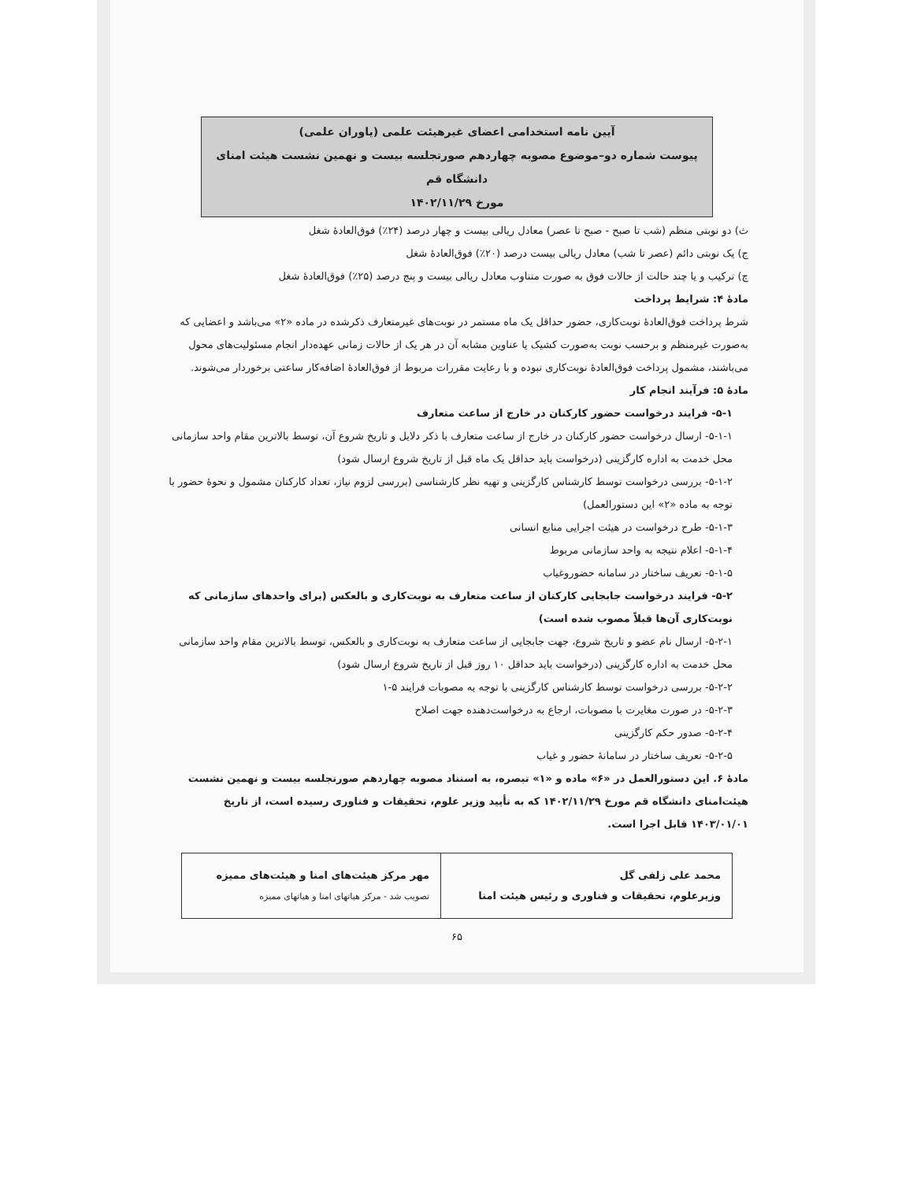آیین نامه استخدامی اعضای غیرهیئت علمی (یاوران علمی)
پیوست شماره دو–موضوع مصوبه چهاردهم صورتجلسه بیست و نهمین نشست هیئت امنای دانشگاه قم
مورخ ۱۴۰۲/۱۱/۲۹
ث) دو نوبتی منظم (شب تا صبح - صبح تا عصر) معادل ریالی بیست و چهار درصد (۲۴٪) فوق‌العادهٔ شغل
ج) یک نوبتی دائم (عصر تا شب) معادل ریالی بیست درصد (۲۰٪) فوق‌العادهٔ شغل
چ) ترکیب و یا چند حالت از حالات فوق به صورت متناوب معادل ریالی بیست و پنج درصد (۲۵٪) فوق‌العادهٔ شغل
مادهٔ ۴: شرایط پرداخت
شرط پرداخت فوق‌العادهٔ نوبت‌کاری، حضور حداقل یک ماه مستمر در نوبت‌های غیرمتعارف ذکرشده در ماده «۲» می‌باشد و اعضایی که به‌صورت غیرمنظم و برحسب نوبت به‌صورت کشیک یا عناوین مشابه آن در هر یک از حالات زمانی عهده‌دار انجام مسئولیت‌های محول می‌باشند، مشمول پرداخت فوق‌العادهٔ نوبت‌کاری نبوده و با رعایت مقررات مربوط از فوق‌العادهٔ اضافه‌کار ساعتی برخوردار می‌شوند.
مادهٔ ۵: فرآیند انجام کار
۵-۱- فرایند درخواست حضور کارکنان در خارج از ساعت متعارف
۵-۱-۱- ارسال درخواست حضور کارکنان در خارج از ساعت متعارف با ذکر دلایل و تاریخ شروع آن، توسط بالاترین مقام واحد سازمانی محل خدمت به اداره کارگزینی (درخواست باید حداقل یک ماه قبل از تاریخ شروع ارسال شود)
۵-۱-۲- بررسی درخواست توسط کارشناس کارگزینی و تهیه نظر کارشناسی (بررسی لزوم نیاز، تعداد کارکنان مشمول و نحوهٔ حضور با توجه به ماده «۲» این دستورالعمل)
۵-۱-۳- طرح درخواست در هیئت اجرایی منابع انسانی
۵-۱-۴- اعلام نتیجه به واحد سازمانی مربوط
۵-۱-۵- تعریف ساختار در سامانه حضوروغیاب
۵-۲- فرایند درخواست جابجایی کارکنان از ساعت متعارف به نوبت‌کاری و بالعکس (برای واحدهای سازمانی که نوبت‌کاری آن‌ها قبلاً مصوب شده است)
۵-۲-۱- ارسال نام عضو و تاریخ شروع، جهت جابجایی از ساعت متعارف به نوبت‌کاری و بالعکس، توسط بالاترین مقام واحد سازمانی محل خدمت به اداره کارگزینی (درخواست باید حداقل ۱۰ روز قبل از تاریخ شروع ارسال شود)
۵-۲-۲- بررسی درخواست توسط کارشناس کارگزینی با توجه به مصوبات فرایند ۵-۱
۵-۲-۳- در صورت مغایرت با مصوبات، ارجاع به درخواست‌دهنده جهت اصلاح
۵-۲-۴- صدور حکم کارگزینی
۵-۲-۵- تعریف ساختار در سامانهٔ حضور و غیاب
مادهٔ ۶. این دستورالعمل در «۶» ماده و «۱» تبصره، به استناد مصوبه چهاردهم صورتجلسه بیست و نهمین نشست هیئت‌امنای دانشگاه قم مورخ ۱۴۰۲/۱۱/۲۹ که به تأیید وزیر علوم، تحقیقات و فناوری رسیده است، از تاریخ ۱۴۰۳/۰۱/۰۱ قابل اجرا است.
| محمد علی زلفی گل وزیرعلوم، تحقیقات و فناوری و رئیس هیئت امنا | مهر مرکز هیئت‌های امنا و هیئت‌های ممیزه تصویب شد - مرکز هیاتهای امنا و هیاتهای ممیزه |
۶۵